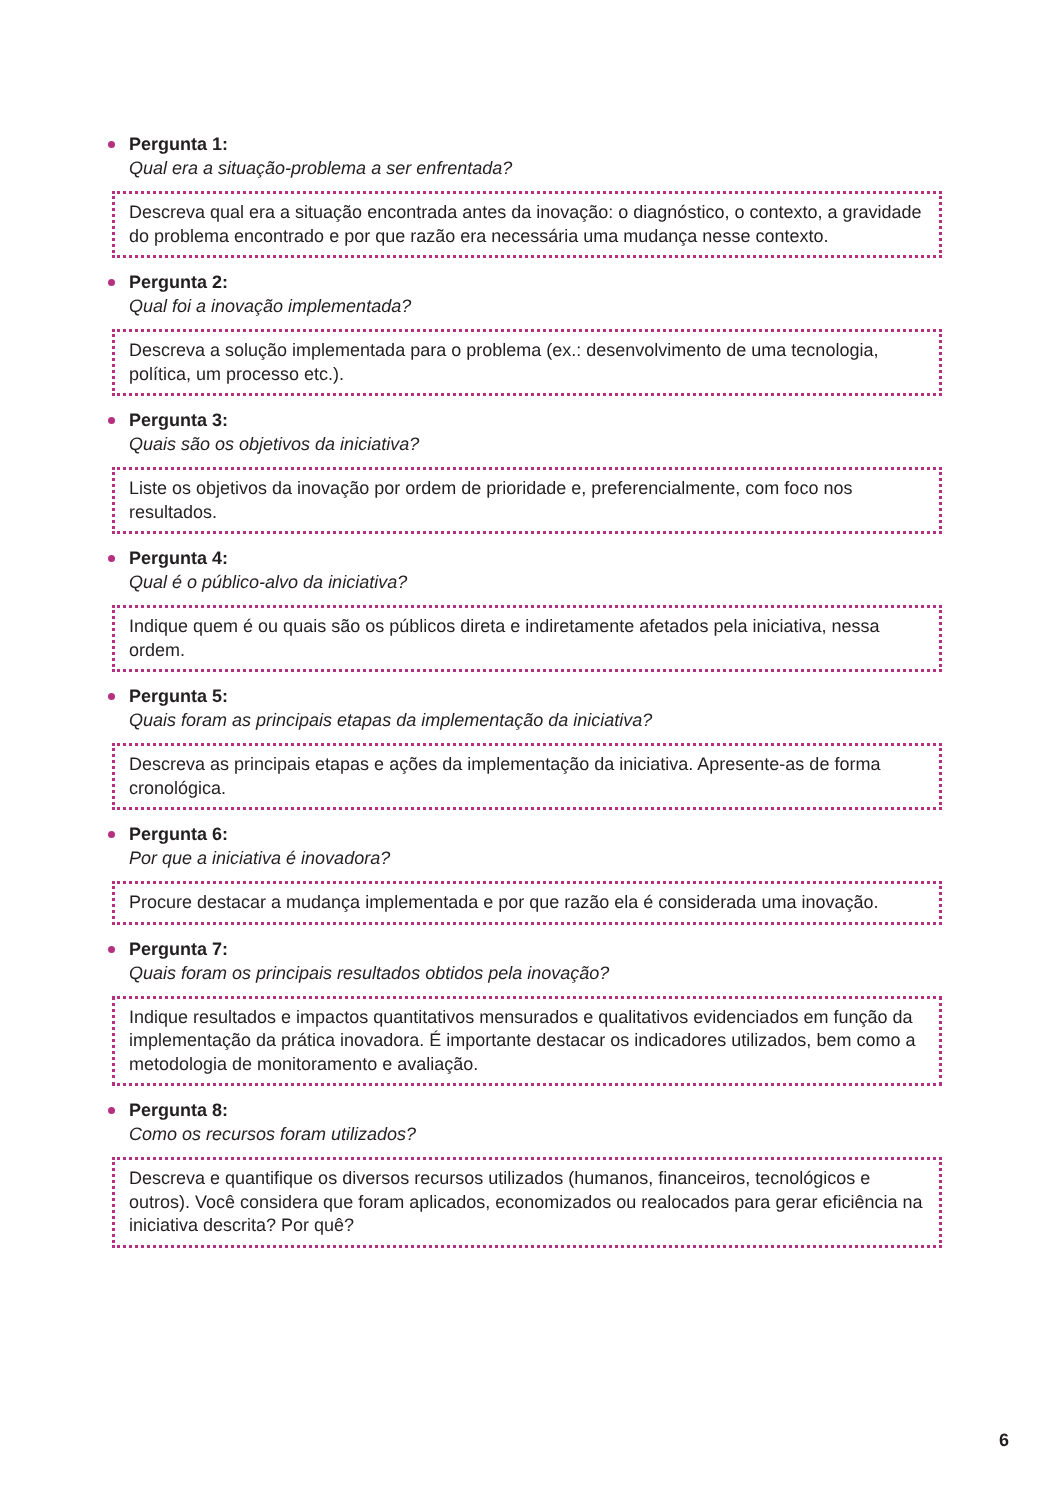Pergunta 1:
Qual era a situação-problema a ser enfrentada?
Descreva qual era a situação encontrada antes da inovação: o diagnóstico, o contexto, a gravidade do problema encontrado e por que razão era necessária uma mudança nesse contexto.
Pergunta 2:
Qual foi a inovação implementada?
Descreva a solução implementada para o problema (ex.: desenvolvimento de uma tecnologia, política, um processo etc.).
Pergunta 3:
Quais são os objetivos da iniciativa?
Liste os objetivos da inovação por ordem de prioridade e, preferencialmente, com foco nos resultados.
Pergunta 4:
Qual é o público-alvo da iniciativa?
Indique quem é ou quais são os públicos direta e indiretamente afetados pela iniciativa, nessa ordem.
Pergunta 5:
Quais foram as principais etapas da implementação da iniciativa?
Descreva as principais etapas e ações da implementação da iniciativa. Apresente-as de forma cronológica.
Pergunta 6:
Por que a iniciativa é inovadora?
Procure destacar a mudança implementada e por que razão ela é considerada uma inovação.
Pergunta 7:
Quais foram os principais resultados obtidos pela inovação?
Indique resultados e impactos quantitativos mensurados e qualitativos evidenciados em função da implementação da prática inovadora. É importante destacar os indicadores utilizados, bem como a metodologia de monitoramento e avaliação.
Pergunta 8:
Como os recursos foram utilizados?
Descreva e quantifique os diversos recursos utilizados (humanos, financeiros, tecnológicos e outros). Você considera que foram aplicados, economizados ou realocados para gerar eficiência na iniciativa descrita? Por quê?
6